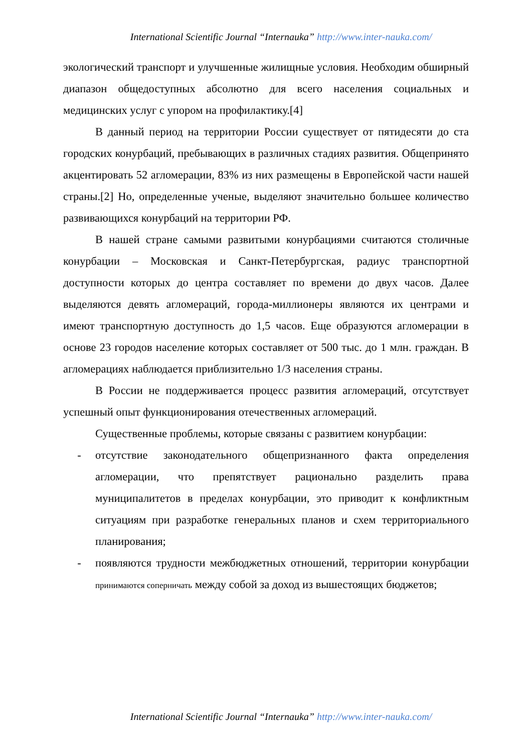International Scientific Journal “Internauka” http://www.inter-nauka.com/
экологический транспорт и улучшенные жилищные условия. Необходим обширный диапазон общедоступных абсолютно для всего населения социальных и медицинских услуг с упором на профилактику.[4]
В данный период на территории России существует от пятидесяти до ста городских конурбаций, пребывающих в различных стадиях развития. Общепринято акцентировать 52 агломерации, 83% из них размещены в Европейской части нашей страны.[2] Но, определенные ученые, выделяют значительно большее количество развивающихся конурбаций на территории РФ.
В нашей стране самыми развитыми конурбациями считаются столичные конурбации – Московская и Санкт-Петербургская, радиус транспортной доступности которых до центра составляет по времени до двух часов. Далее выделяются девять агломераций, города-миллионеры являются их центрами и имеют транспортную доступность до 1,5 часов. Еще образуются агломерации в основе 23 городов население которых составляет от 500 тыс. до 1 млн. граждан. В агломерациях наблюдается приблизительно 1/3 населения страны.
В России не поддерживается процесс развития агломераций, отсутствует успешный опыт функционирования отечественных агломераций.
Существенные проблемы, которые связаны с развитием конурбации:
- отсутствие законодательного общепризнанного факта определения агломерации, что препятствует рационально разделить права муниципалитетов в пределах конурбации, это приводит к конфликтным ситуациям при разработке генеральных планов и схем территориального планирования;
- появляются трудности межбюджетных отношений, территории конурбации принимаются соперничать между собой за доход из вышестоящих бюджетов;
International Scientific Journal “Internauka” http://www.inter-nauka.com/